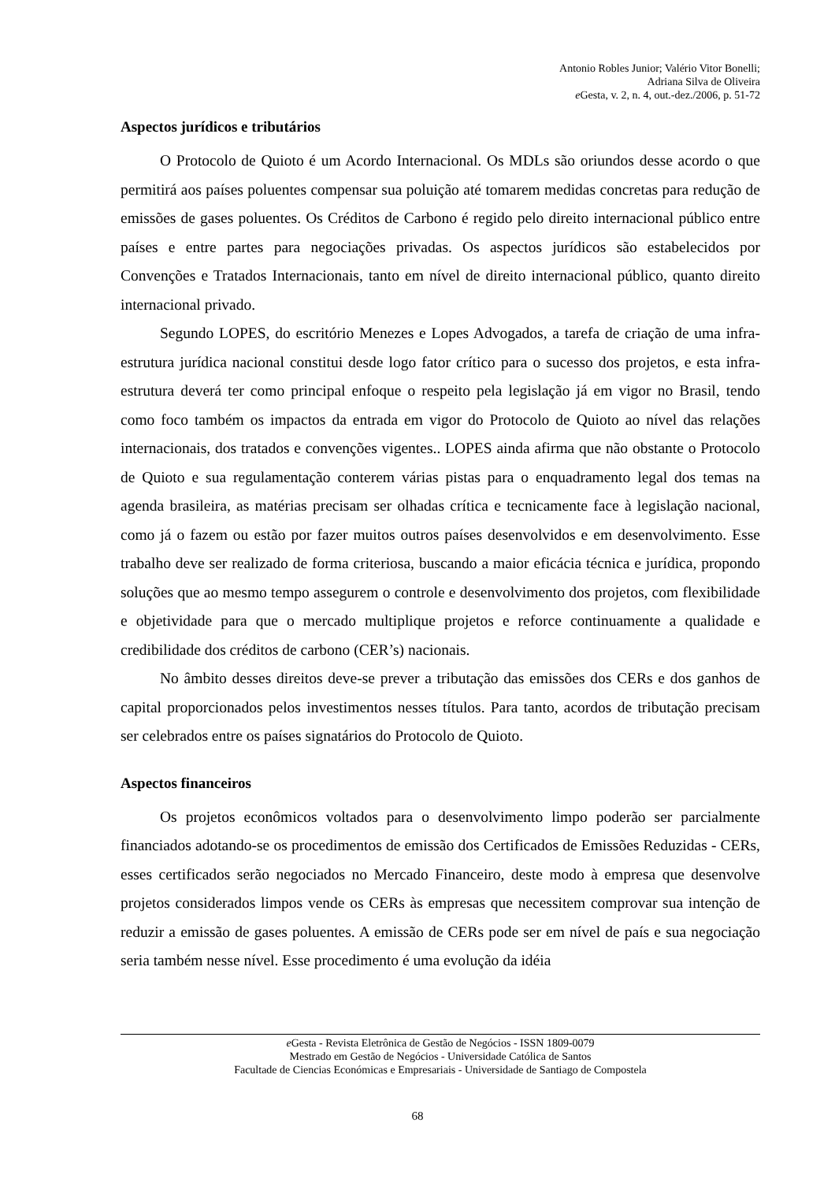Antonio Robles Junior; Valério Vitor Bonelli;
Adriana Silva de Oliveira
e Gesta, v. 2, n. 4, out.-dez./2006, p. 51-72
Aspectos jurídicos e tributários
O Protocolo de Quioto é um Acordo Internacional. Os MDLs são oriundos desse acordo o que permitirá aos países poluentes compensar sua poluição até tomarem medidas concretas para redução de emissões de gases poluentes. Os Créditos de Carbono é regido pelo direito internacional público entre países e entre partes para negociações privadas. Os aspectos jurídicos são estabelecidos por Convenções e Tratados Internacionais, tanto em nível de direito internacional público, quanto direito internacional privado.
Segundo LOPES, do escritório Menezes e Lopes Advogados, a tarefa de criação de uma infra-estrutura jurídica nacional constitui desde logo fator crítico para o sucesso dos projetos, e esta infra-estrutura deverá ter como principal enfoque o respeito pela legislação já em vigor no Brasil, tendo como foco também os impactos da entrada em vigor do Protocolo de Quioto ao nível das relações internacionais, dos tratados e convenções vigentes.. LOPES ainda afirma que não obstante o Protocolo de Quioto e sua regulamentação conterem várias pistas para o enquadramento legal dos temas na agenda brasileira, as matérias precisam ser olhadas crítica e tecnicamente face à legislação nacional, como já o fazem ou estão por fazer muitos outros países desenvolvidos e em desenvolvimento. Esse trabalho deve ser realizado de forma criteriosa, buscando a maior eficácia técnica e jurídica, propondo soluções que ao mesmo tempo assegurem o controle e desenvolvimento dos projetos, com flexibilidade e objetividade para que o mercado multiplique projetos e reforce continuamente a qualidade e credibilidade dos créditos de carbono (CER’s) nacionais.
No âmbito desses direitos deve-se prever a tributação das emissões dos CERs e dos ganhos de capital proporcionados pelos investimentos nesses títulos. Para tanto, acordos de tributação precisam ser celebrados entre os países signatários do Protocolo de Quioto.
Aspectos financeiros
Os projetos econômicos voltados para o desenvolvimento limpo poderão ser parcialmente financiados adotando-se os procedimentos de emissão dos Certificados de Emissões Reduzidas - CERs, esses certificados serão negociados no Mercado Financeiro, deste modo à empresa que desenvolve projetos considerados limpos vende os CERs às empresas que necessitem comprovar sua intenção de reduzir a emissão de gases poluentes. A emissão de CERs pode ser em nível de país e sua negociação seria também nesse nível. Esse procedimento é uma evolução da idéia
e Gesta - Revista Eletrônica de Gestão de Negócios - ISSN 1809-0079
Mestrado em Gestão de Negócios - Universidade Católica de Santos
Facultade de Ciencias Económicas e Empresariais - Universidade de Santiago de Compostela
68